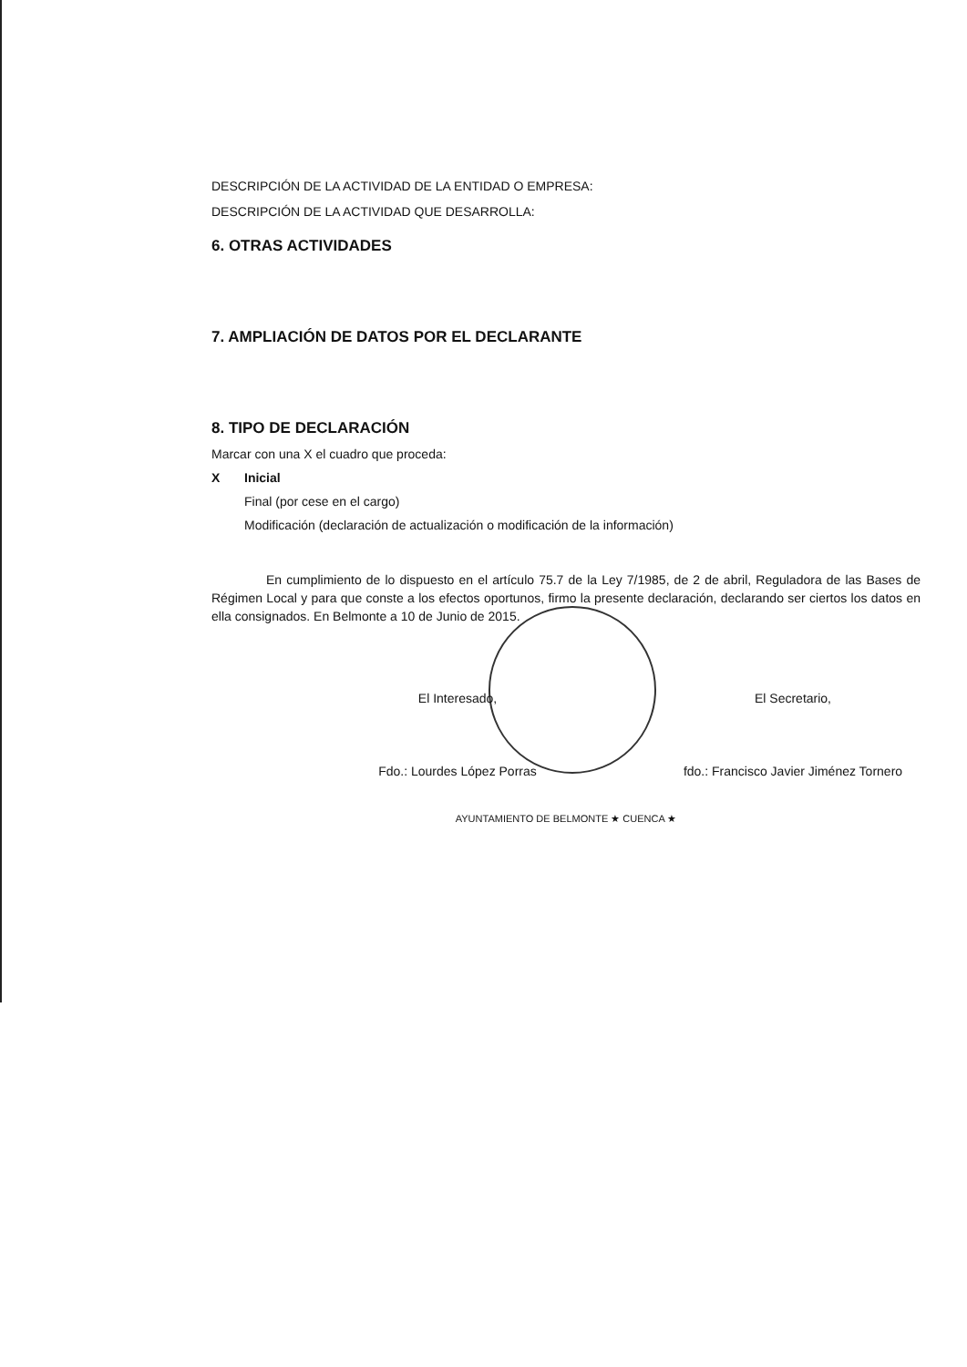DESCRIPCIÓN DE LA ACTIVIDAD DE LA ENTIDAD O EMPRESA:
DESCRIPCIÓN DE LA ACTIVIDAD QUE DESARROLLA:
6. OTRAS ACTIVIDADES
7. AMPLIACIÓN DE DATOS POR EL DECLARANTE
8. TIPO DE DECLARACIÓN
Marcar con una X el cuadro que proceda:
X Inicial
Final (por cese en el cargo)
Modificación (declaración de actualización o modificación de la información)
En cumplimiento de lo dispuesto en el artículo 75.7 de la Ley 7/1985, de 2 de abril, Reguladora de las Bases de Régimen Local y para que conste a los efectos oportunos, firmo la presente declaración, declarando ser ciertos los datos en ella consignados. En Belmonte a 10 de Junio de 2015.
El Interesado,
Fdo.: Lourdes López Porras
El Secretario,
fdo.: Francisco Javier Jiménez Tornero
AYUNTAMIENTO DE BELMONTE ★ CUENCA ★